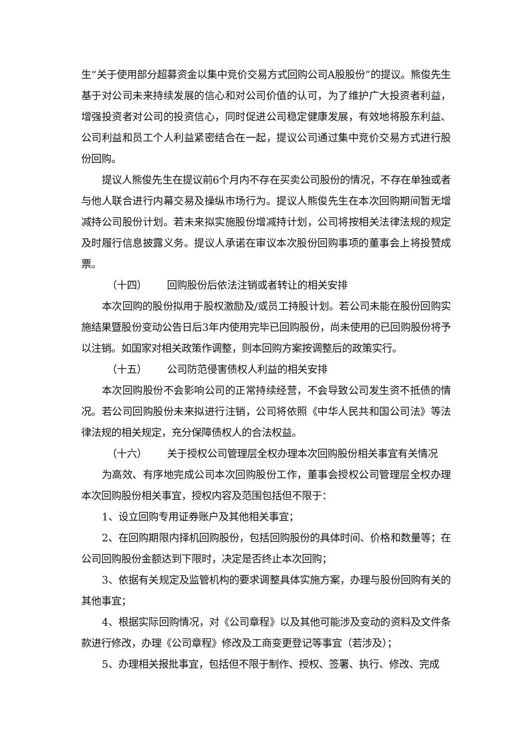生“关于使用部分超募资金以集中竞价交易方式回购公司A股股份”的提议。熊俊先生基于对公司未来持续发展的信心和对公司价值的认可，为了维护广大投资者利益，增强投资者对公司的投资信心，同时促进公司稳定健康发展，有效地将股东利益、公司利益和员工个人利益紧密结合在一起，提议公司通过集中竞价交易方式进行股份回购。
提议人熊俊先生在提议前6个月内不存在买卖公司股份的情况，不存在单独或者与他人联合进行内幕交易及操纵市场行为。提议人熊俊先生在本次回购期间暂无增减持公司股份计划。若未来拟实施股份增减持计划，公司将按相关法律法规的规定及时履行信息披露义务。提议人承诺在审议本次股份回购事项的董事会上将投赞成票。
（十四） 回购股份后依法注销或者转让的相关安排
本次回购的股份拟用于股权激励及/或员工持股计划。若公司未能在股份回购实施结果暨股份变动公告日后3年内使用完毕已回购股份，尚未使用的已回购股份将予以注销。如国家对相关政策作调整，则本回购方案按调整后的政策实行。
（十五） 公司防范侵害债权人利益的相关安排
本次回购股份不会影响公司的正常持续经营，不会导致公司发生资不抵债的情况。若公司回购股份未来拟进行注销，公司将依照《中华人民共和国公司法》等法律法规的相关规定，充分保障债权人的合法权益。
（十六） 关于授权公司管理层全权办理本次回购股份相关事宜有关情况
为高效、有序地完成公司本次回购股份工作，董事会授权公司管理层全权办理本次回购股份相关事宜，授权内容及范围包括但不限于：
1、设立回购专用证券账户及其他相关事宜；
2、在回购期限内择机回购股份，包括回购股份的具体时间、价格和数量等；在公司回购股份金额达到下限时，决定是否终止本次回购；
3、依据有关规定及监管机构的要求调整具体实施方案，办理与股份回购有关的其他事宜；
4、根据实际回购情况，对《公司章程》以及其他可能涉及变动的资料及文件条款进行修改，办理《公司章程》修改及工商变更登记等事宜（若涉及）；
5、办理相关报批事宜，包括但不限于制作、授权、签署、执行、修改、完成